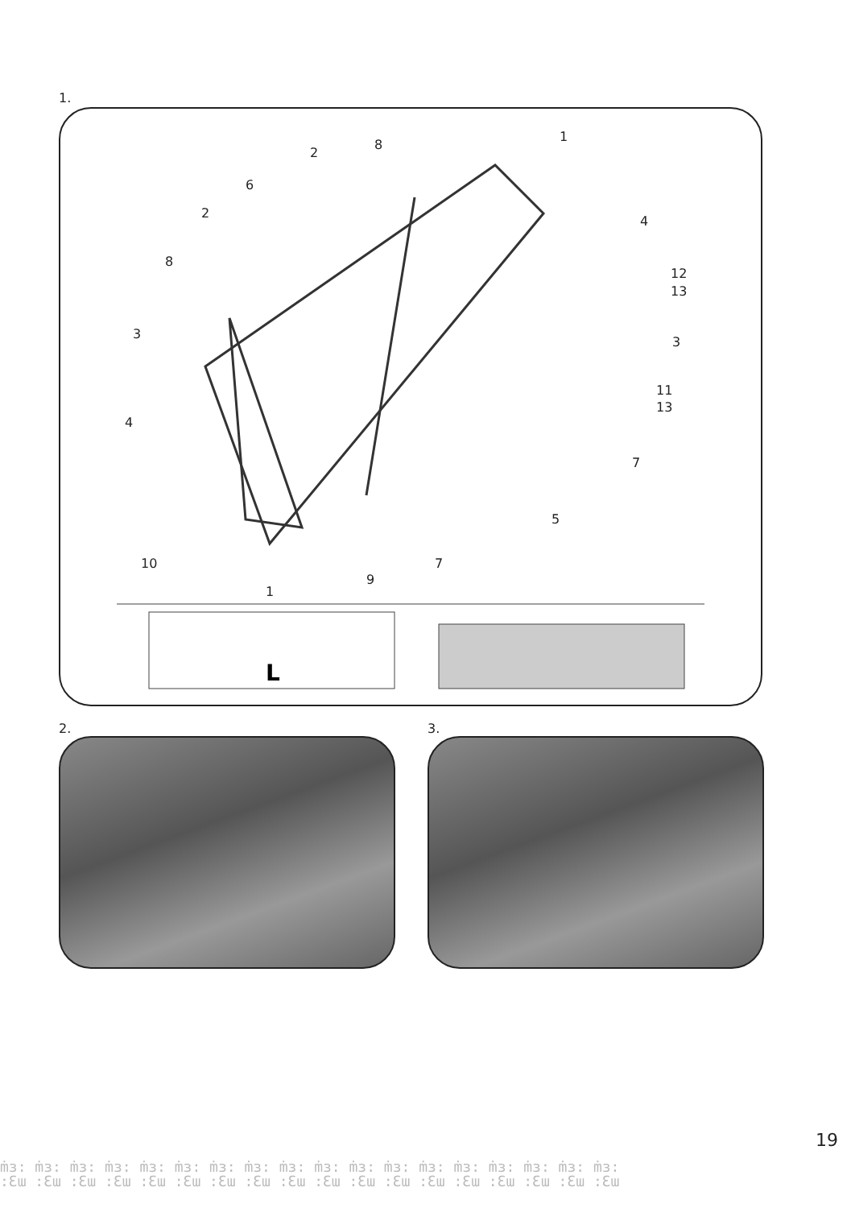1.
L
1
2
8
6
2
8
3
4
12
13
3
11
13
4
7
5
10
7
9
1
2. 3.
19
ṁɜ: ṁɜ: ṁɜ: ṁɜ: ṁɜ: ṁɜ: ṁɜ: ṁɜ: ṁɜ: ṁɜ: ṁɜ: ṁɜ: ṁɜ: ṁɜ: ṁɜ: ṁɜ: ṁɜ: ṁɜ:
:Ɛɯ :Ɛɯ :Ɛɯ :Ɛɯ :Ɛɯ :Ɛɯ :Ɛɯ :Ɛɯ :Ɛɯ :Ɛɯ :Ɛɯ :Ɛɯ :Ɛɯ :Ɛɯ :Ɛɯ :Ɛɯ :Ɛɯ :Ɛɯ